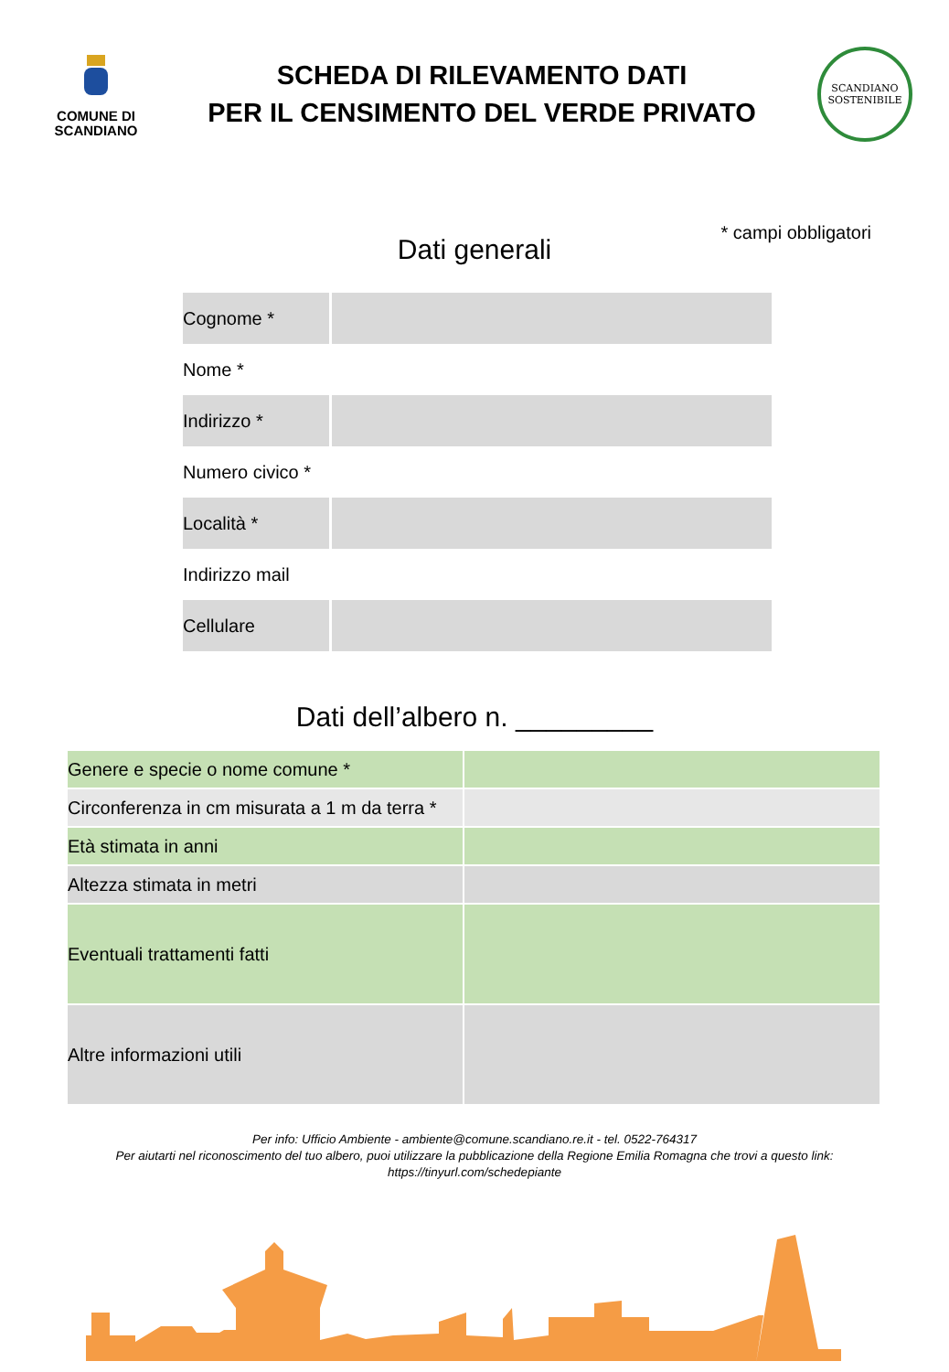COMUNE DI
SCANDIANO
SCHEDA DI RILEVAMENTO DATI
PER IL CENSIMENTO DEL VERDE PRIVATO
SCANDIANO
SOSTENIBILE
* campi obbligatori
Dati generali
| Cognome * | |
| Nome * | |
| Indirizzo * | |
| Numero civico * | |
| Località * | |
| Indirizzo mail | |
| Cellulare | |
Dati dell’albero n. _________
| Genere e specie o nome comune * | |
| Circonferenza in cm misurata a 1 m da terra * | |
| Età stimata in anni | |
| Altezza stimata in metri | |
| Eventuali trattamenti fatti | |
| Altre informazioni utili | |
Per info: Ufficio Ambiente - ambiente@comune.scandiano.re.it - tel. 0522-764317
Per aiutarti nel riconoscimento del tuo albero, puoi utilizzare la pubblicazione della Regione Emilia Romagna che trovi a questo link:
https://tinyurl.com/schedepiante